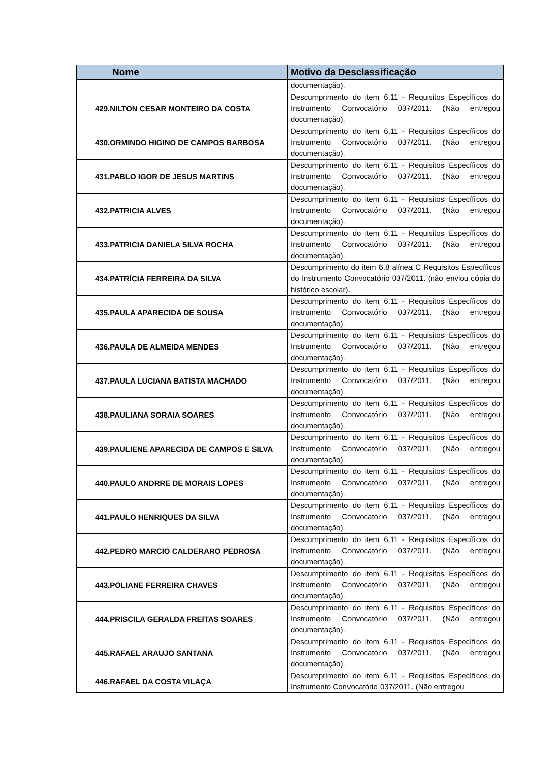| Nome | Motivo da Desclassificação |
| --- | --- |
| | documentação). |
| 429.NILTON CESAR MONTEIRO DA COSTA | Descumprimento do item 6.11 - Requisitos Específicos do Instrumento Convocatório 037/2011. (Não entregou documentação). |
| 430.ORMINDO HIGINO DE CAMPOS BARBOSA | Descumprimento do item 6.11 - Requisitos Específicos do Instrumento Convocatório 037/2011. (Não entregou documentação). |
| 431.PABLO IGOR DE JESUS MARTINS | Descumprimento do item 6.11 - Requisitos Específicos do Instrumento Convocatório 037/2011. (Não entregou documentação). |
| 432.PATRICIA ALVES | Descumprimento do item 6.11 - Requisitos Específicos do Instrumento Convocatório 037/2011. (Não entregou documentação). |
| 433.PATRICIA DANIELA SILVA ROCHA | Descumprimento do item 6.11 - Requisitos Específicos do Instrumento Convocatório 037/2011. (Não entregou documentação). |
| 434.PATRÍCIA FERREIRA DA SILVA | Descumprimento do item 6.8 alínea C Requisitos Específicos do Instrumento Convocatório 037/2011. (não enviou cópia do histórico escolar). |
| 435.PAULA APARECIDA DE SOUSA | Descumprimento do item 6.11 - Requisitos Específicos do Instrumento Convocatório 037/2011. (Não entregou documentação). |
| 436.PAULA DE ALMEIDA MENDES | Descumprimento do item 6.11 - Requisitos Específicos do Instrumento Convocatório 037/2011. (Não entregou documentação). |
| 437.PAULA LUCIANA BATISTA MACHADO | Descumprimento do item 6.11 - Requisitos Específicos do Instrumento Convocatório 037/2011. (Não entregou documentação). |
| 438.PAULIANA SORAIA SOARES | Descumprimento do item 6.11 - Requisitos Específicos do Instrumento Convocatório 037/2011. (Não entregou documentação). |
| 439.PAULIENE APARECIDA DE CAMPOS E SILVA | Descumprimento do item 6.11 - Requisitos Específicos do Instrumento Convocatório 037/2011. (Não entregou documentação). |
| 440.PAULO ANDRRE DE MORAIS LOPES | Descumprimento do item 6.11 - Requisitos Específicos do Instrumento Convocatório 037/2011. (Não entregou documentação). |
| 441.PAULO HENRIQUES DA SILVA | Descumprimento do item 6.11 - Requisitos Específicos do Instrumento Convocatório 037/2011. (Não entregou documentação). |
| 442.PEDRO MARCIO CALDERARO PEDROSA | Descumprimento do item 6.11 - Requisitos Específicos do Instrumento Convocatório 037/2011. (Não entregou documentação). |
| 443.POLIANE FERREIRA CHAVES | Descumprimento do item 6.11 - Requisitos Específicos do Instrumento Convocatório 037/2011. (Não entregou documentação). |
| 444.PRISCILA GERALDA FREITAS SOARES | Descumprimento do item 6.11 - Requisitos Específicos do Instrumento Convocatório 037/2011. (Não entregou documentação). |
| 445.RAFAEL ARAUJO SANTANA | Descumprimento do item 6.11 - Requisitos Específicos do Instrumento Convocatório 037/2011. (Não entregou documentação). |
| 446.RAFAEL DA COSTA VILAÇA | Descumprimento do item 6.11 - Requisitos Específicos do Instrumento Convocatório 037/2011. (Não entregou |